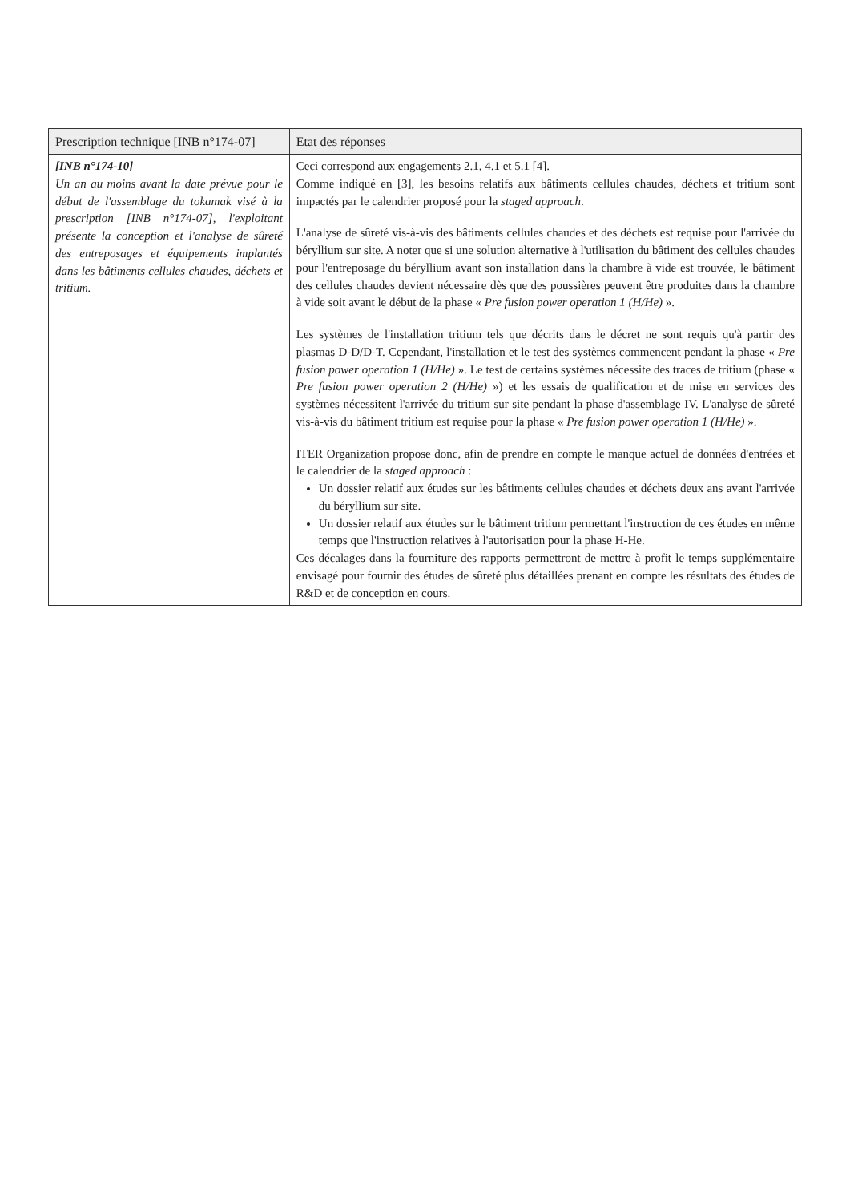| Prescription technique [INB n°174-07] | Etat des réponses |
| --- | --- |
| [INB n°174-10] Un an au moins avant la date prévue pour le début de l'assemblage du tokamak visé à la prescription [INB n°174-07], l'exploitant présente la conception et l'analyse de sûreté des entreposages et équipements implantés dans les bâtiments cellules chaudes, déchets et tritium. | Ceci correspond aux engagements 2.1, 4.1 et 5.1 [4]. Comme indiqué en [3], les besoins relatifs aux bâtiments cellules chaudes, déchets et tritium sont impactés par le calendrier proposé pour la staged approach . L'analyse de sûreté vis-à-vis des bâtiments cellules chaudes et des déchets est requise pour l'arrivée du béryllium sur site. A noter que si une solution alternative à l'utilisation du bâtiment des cellules chaudes pour l'entreposage du béryllium avant son installation dans la chambre à vide est trouvée, le bâtiment des cellules chaudes devient nécessaire dès que des poussières peuvent être produites dans la chambre à vide soit avant le début de la phase « Pre fusion power operation 1 (H/He) ». Les systèmes de l'installation tritium tels que décrits dans le décret ne sont requis qu'à partir des plasmas D-D/D-T. Cependant, l'installation et le test des systèmes commencent pendant la phase « Pre fusion power operation 1 (H/He) ». Le test de certains systèmes nécessite des traces de tritium (phase « Pre fusion power operation 2 (H/He) ») et les essais de qualification et de mise en services des systèmes nécessitent l'arrivée du tritium sur site pendant la phase d'assemblage IV. L'analyse de sûreté vis-à-vis du bâtiment tritium est requise pour la phase « Pre fusion power operation 1 (H/He) ». ITER Organization propose donc, afin de prendre en compte le manque actuel de données d'entrées et le calendrier de la staged approach : Un dossier relatif aux études sur les bâtiments cellules chaudes et déchets deux ans avant l'arrivée du béryllium sur site. Un dossier relatif aux études sur le bâtiment tritium permettant l'instruction de ces études en même temps que l'instruction relatives à l'autorisation pour la phase H-He. Ces décalages dans la fourniture des rapports permettront de mettre à profit le temps supplémentaire envisagé pour fournir des études de sûreté plus détaillées prenant en compte les résultats des études de R&D et de conception en cours. |